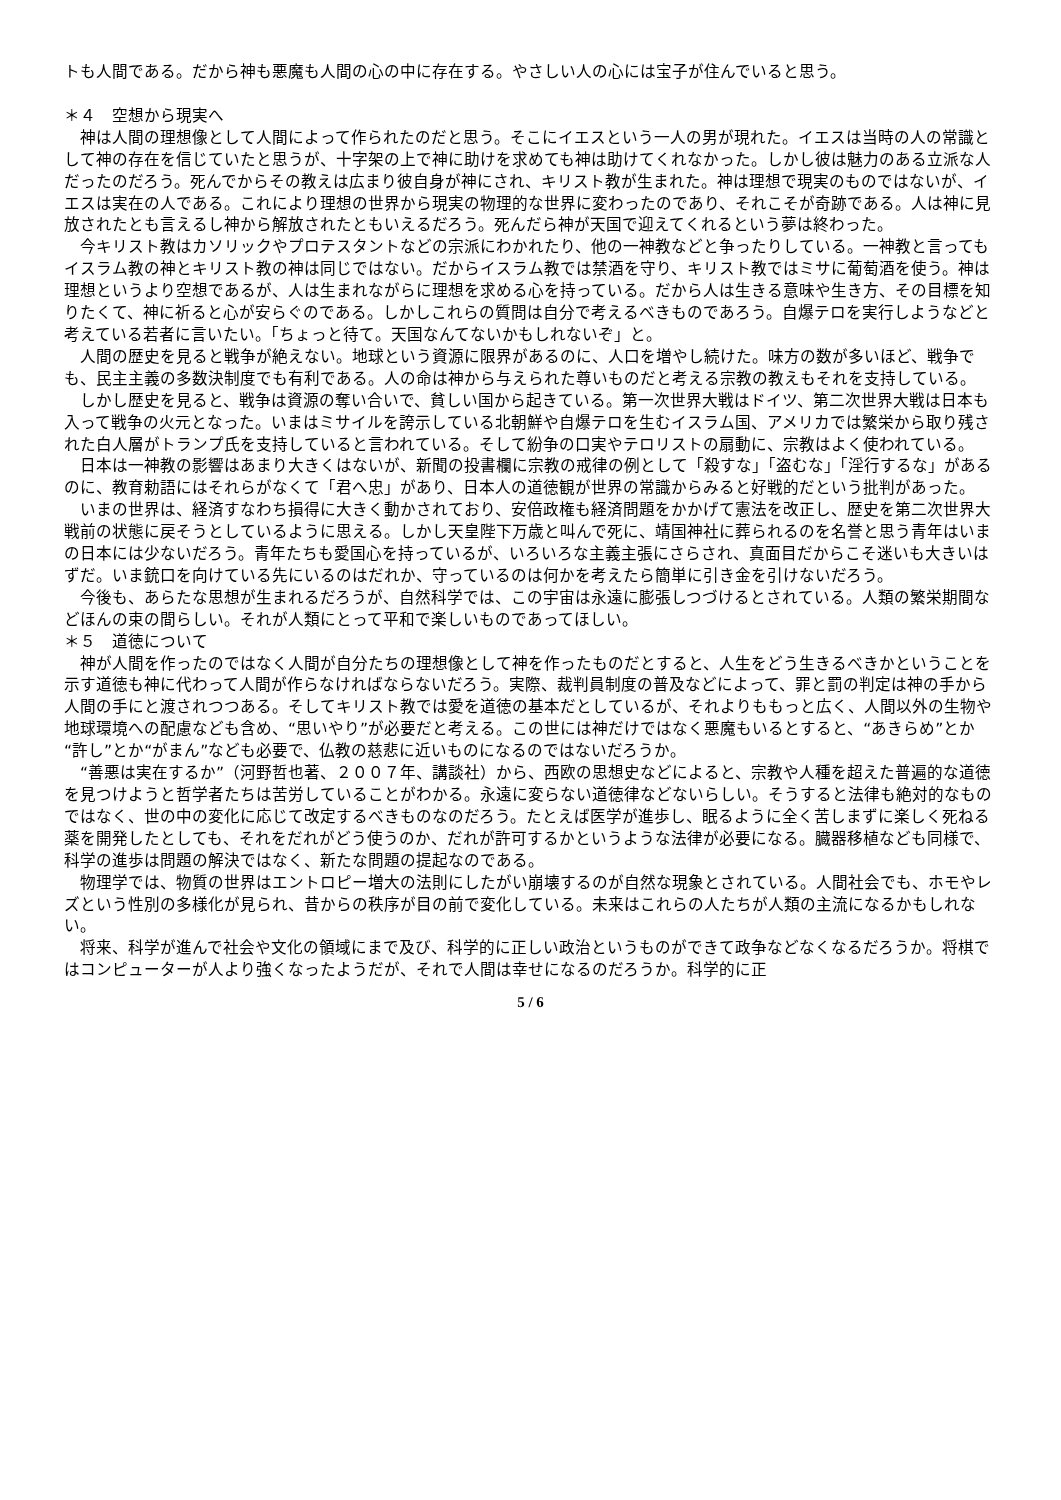トも人間である。だから神も悪魔も人間の心の中に存在する。やさしい人の心には宝子が住んでいると思う。
＊４　空想から現実へ
　神は人間の理想像として人間によって作られたのだと思う。そこにイエスという一人の男が現れた。イエスは当時の人の常識として神の存在を信じていたと思うが、十字架の上で神に助けを求めても神は助けてくれなかった。しかし彼は魅力のある立派な人だったのだろう。死んでからその教えは広まり彼自身が神にされ、キリスト教が生まれた。神は理想で現実のものではないが、イエスは実在の人である。これにより理想の世界から現実の物理的な世界に変わったのであり、それこそが奇跡である。人は神に見放されたとも言えるし神から解放されたともいえるだろう。死んだら神が天国で迎えてくれるという夢は終わった。
　今キリスト教はカソリックやプロテスタントなどの宗派にわかれたり、他の一神教などと争ったりしている。一神教と言ってもイスラム教の神とキリスト教の神は同じではない。だからイスラム教では禁酒を守り、キリスト教ではミサに葡萄酒を使う。神は理想というより空想であるが、人は生まれながらに理想を求める心を持っている。だから人は生きる意味や生き方、その目標を知りたくて、神に祈ると心が安らぐのである。しかしこれらの質問は自分で考えるべきものであろう。自爆テロを実行しようなどと考えている若者に言いたい。「ちょっと待て。天国なんてないかもしれないぞ」と。
　人間の歴史を見ると戦争が絶えない。地球という資源に限界があるのに、人口を増やし続けた。味方の数が多いほど、戦争でも、民主主義の多数決制度でも有利である。人の命は神から与えられた尊いものだと考える宗教の教えもそれを支持している。
　しかし歴史を見ると、戦争は資源の奪い合いで、貧しい国から起きている。第一次世界大戦はドイツ、第二次世界大戦は日本も入って戦争の火元となった。いまはミサイルを誇示している北朝鮮や自爆テロを生むイスラム国、アメリカでは繁栄から取り残された白人層がトランプ氏を支持していると言われている。そして紛争の口実やテロリストの扇動に、宗教はよく使われている。
　日本は一神教の影響はあまり大きくはないが、新聞の投書欄に宗教の戒律の例として「殺すな」「盗むな」「淫行するな」があるのに、教育勅語にはそれらがなくて「君へ忠」があり、日本人の道徳観が世界の常識からみると好戦的だという批判があった。
　いまの世界は、経済すなわち損得に大きく動かされており、安倍政権も経済問題をかかげて憲法を改正し、歴史を第二次世界大戦前の状態に戻そうとしているように思える。しかし天皇陛下万歳と叫んで死に、靖国神社に葬られるのを名誉と思う青年はいまの日本には少ないだろう。青年たちも愛国心を持っているが、いろいろな主義主張にさらされ、真面目だからこそ迷いも大きいはずだ。いま銃口を向けている先にいるのはだれか、守っているのは何かを考えたら簡単に引き金を引けないだろう。
　今後も、あらたな思想が生まれるだろうが、自然科学では、この宇宙は永遠に膨張しつづけるとされている。人類の繁栄期間などほんの束の間らしい。それが人類にとって平和で楽しいものであってほしい。
＊５　道徳について
　神が人間を作ったのではなく人間が自分たちの理想像として神を作ったものだとすると、人生をどう生きるべきかということを示す道徳も神に代わって人間が作らなければならないだろう。実際、裁判員制度の普及などによって、罪と罰の判定は神の手から人間の手にと渡されつつある。そしてキリスト教では愛を道徳の基本だとしているが、それよりももっと広く、人間以外の生物や地球環境への配慮なども含め、“思いやり”が必要だと考える。この世には神だけではなく悪魔もいるとすると、“あきらめ”とか“許し”とか“がまん”なども必要で、仏教の慈悲に近いものになるのではないだろうか。
　“善悪は実在するか”（河野哲也著、２００７年、講談社）から、西欧の思想史などによると、宗教や人種を超えた普遍的な道徳を見つけようと哲学者たちは苦労していることがわかる。永遠に変らない道徳律などないらしい。そうすると法律も絶対的なものではなく、世の中の変化に応じて改定するべきものなのだろう。たとえば医学が進歩し、眠るように全く苦しまずに楽しく死ねる薬を開発したとしても、それをだれがどう使うのか、だれが許可するかというような法律が必要になる。臓器移植なども同様で、科学の進歩は問題の解決ではなく、新たな問題の提起なのである。
　物理学では、物質の世界はエントロピー増大の法則にしたがい崩壊するのが自然な現象とされている。人間社会でも、ホモやレズという性別の多様化が見られ、昔からの秩序が目の前で変化している。未来はこれらの人たちが人類の主流になるかもしれない。
　将来、科学が進んで社会や文化の領域にまで及び、科学的に正しい政治というものができて政争などなくなるだろうか。将棋ではコンピューターが人より強くなったようだが、それで人間は幸せになるのだろうか。科学的に正
5 / 6